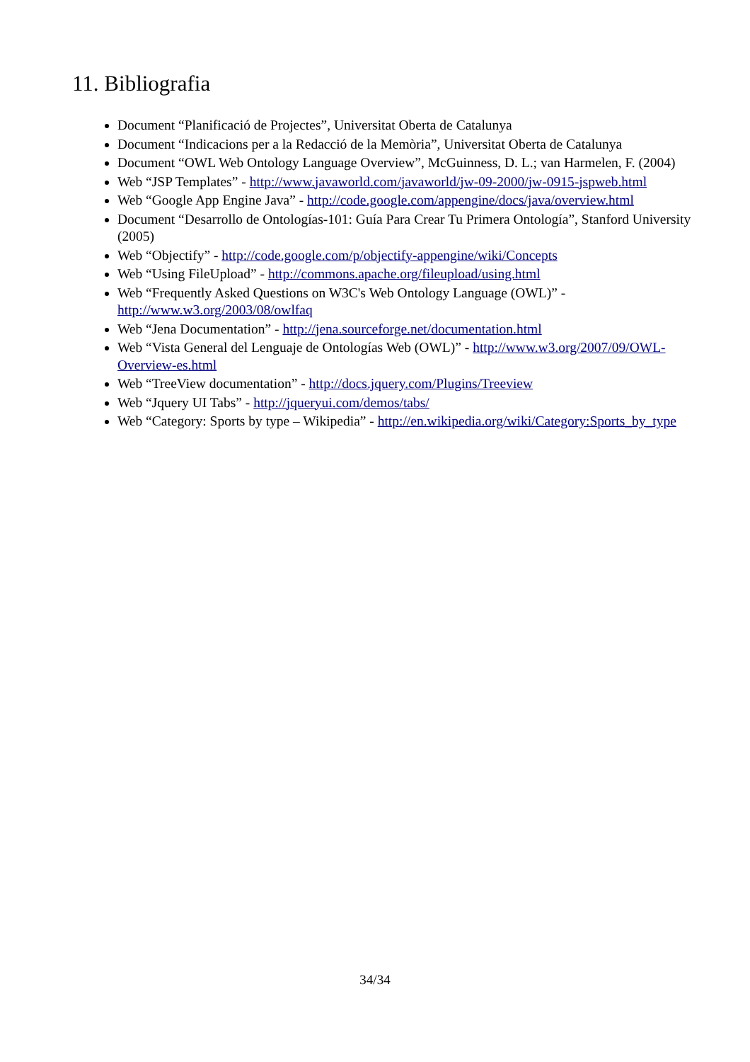11. Bibliografia
Document “Planificació de Projectes”, Universitat Oberta de Catalunya
Document “Indicacions per a la Redacció de la Memòria”, Universitat Oberta de Catalunya
Document “OWL Web Ontology Language Overview”, McGuinness, D. L.; van Harmelen, F. (2004)
Web “JSP Templates” - http://www.javaworld.com/javaworld/jw-09-2000/jw-0915-jspweb.html
Web “Google App Engine Java” - http://code.google.com/appengine/docs/java/overview.html
Document “Desarrollo de Ontologías-101: Guía Para Crear Tu Primera Ontología”, Stanford University (2005)
Web “Objectify” - http://code.google.com/p/objectify-appengine/wiki/Concepts
Web “Using FileUpload” - http://commons.apache.org/fileupload/using.html
Web “Frequently Asked Questions on W3C's Web Ontology Language (OWL)” - http://www.w3.org/2003/08/owlfaq
Web “Jena Documentation” - http://jena.sourceforge.net/documentation.html
Web “Vista General del Lenguaje de Ontologías Web (OWL)” - http://www.w3.org/2007/09/OWL-Overview-es.html
Web “TreeView documentation” - http://docs.jquery.com/Plugins/Treeview
Web “Jquery UI Tabs” - http://jqueryui.com/demos/tabs/
Web “Category: Sports by type – Wikipedia” - http://en.wikipedia.org/wiki/Category:Sports_by_type
34/34